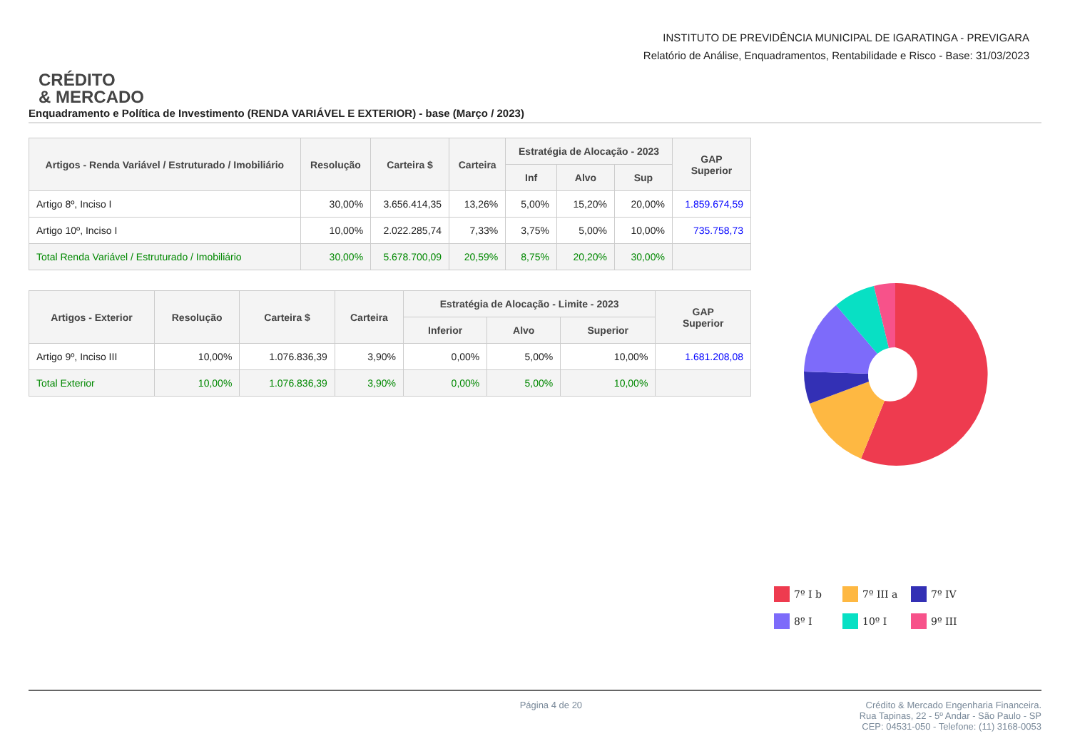CRÉDITO
& MERCADO
INSTITUTO DE PREVIDÊNCIA MUNICIPAL DE IGARATINGA - PREVIGARA
Relatório de Análise, Enquadramentos, Rentabilidade e Risco - Base: 31/03/2023
Enquadramento e Política de Investimento (RENDA VARIÁVEL E EXTERIOR) - base (Março / 2023)
| Artigos - Renda Variável / Estruturado / Imobiliário | Resolução | Carteira $ | Carteira | Estratégia de Alocação - 2023 | | | GAP Superior |
| --- | --- | --- | --- | --- | --- | --- | --- |
| | | | | Inf | Alvo | Sup | |
| Artigo 8º, Inciso I | 30,00% | 3.656.414,35 | 13,26% | 5,00% | 15,20% | 20,00% | 1.859.674,59 |
| Artigo 10º, Inciso I | 10,00% | 2.022.285,74 | 7,33% | 3,75% | 5,00% | 10,00% | 735.758,73 |
| Total Renda Variável / Estruturado / Imobiliário | 30,00% | 5.678.700,09 | 20,59% | 8,75% | 20,20% | 30,00% | |
| Artigos - Exterior | Resolução | Carteira $ | Carteira | Estratégia de Alocação - Limite - 2023 | | | GAP Superior |
| --- | --- | --- | --- | --- | --- | --- | --- |
| | | | | Inferior | Alvo | Superior | |
| Artigo 9º, Inciso III | 10,00% | 1.076.836,39 | 3,90% | 0,00% | 5,00% | 10,00% | 1.681.208,08 |
| Total Exterior | 10,00% | 1.076.836,39 | 3,90% | 0,00% | 5,00% | 10,00% | |
7º I b 7º III a 7º IV 8º I 10º I 9º III
Página 4 de 20 Crédito & Mercado Engenharia Financeira.
Rua Tapinas, 22 - 5º Andar - São Paulo - SP
CEP: 04531-050 - Telefone: (11) 3168-0053